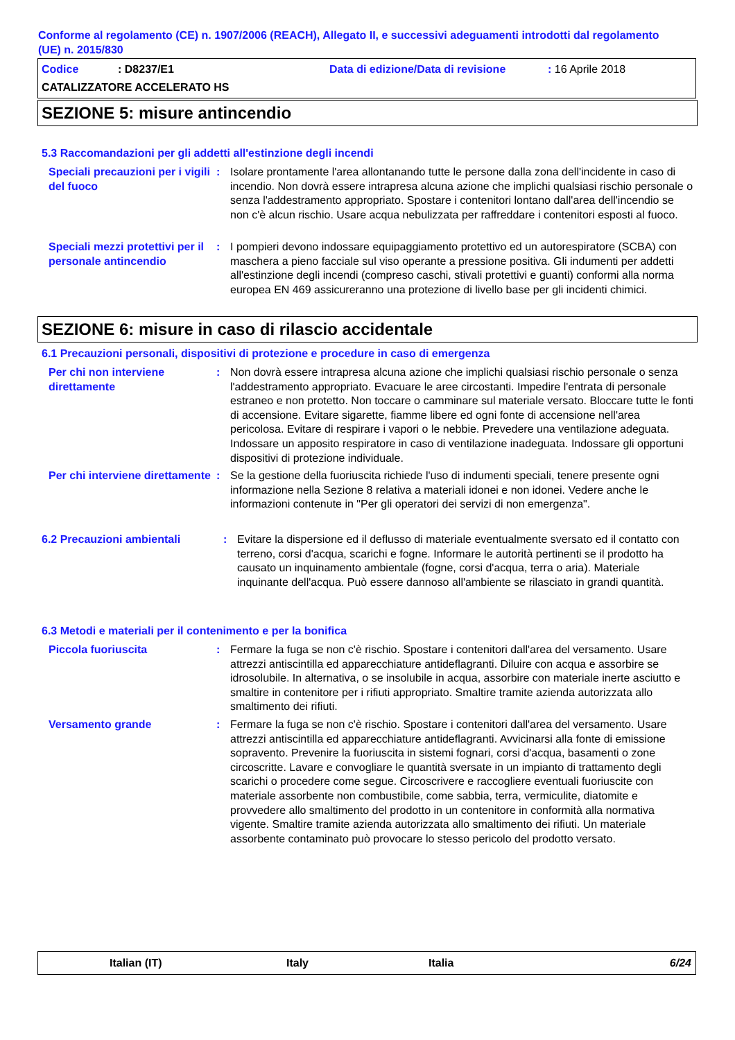Conforme al regolamento (CE) n. 1907/2006 (REACH), Allegato II, e successivi adeguamenti introdotti dal regolamento (UE) n. 2015/830
Codice: D8237/E1 Data di edizione/Data di revisione: 16 Aprile 2018
CATALIZZATORE ACCELERATO HS
SEZIONE 5: misure antincendio
5.3 Raccomandazioni per gli addetti all'estinzione degli incendi
Speciali precauzioni per i vigili del fuoco
: Isolare prontamente l'area allontanando tutte le persone dalla zona dell'incidente in caso di incendio. Non dovrà essere intrapresa alcuna azione che implichi qualsiasi rischio personale o senza l'addestramento appropriato. Spostare i contenitori lontano dall'area dell'incendio se non c'è alcun rischio. Usare acqua nebulizzata per raffreddare i contenitori esposti al fuoco.
Speciali mezzi protettivi per il personale antincendio
: I pompieri devono indossare equipaggiamento protettivo ed un autorespiratore (SCBA) con maschera a pieno facciale sul viso operante a pressione positiva. Gli indumenti per addetti all'estinzione degli incendi (compreso caschi, stivali protettivi e guanti) conformi alla norma europea EN 469 assicureranno una protezione di livello base per gli incidenti chimici.
SEZIONE 6: misure in caso di rilascio accidentale
6.1 Precauzioni personali, dispositivi di protezione e procedure in caso di emergenza
Per chi non interviene direttamente
: Non dovrà essere intrapresa alcuna azione che implichi qualsiasi rischio personale o senza l'addestramento appropriato. Evacuare le aree circostanti. Impedire l'entrata di personale estraneo e non protetto. Non toccare o camminare sul materiale versato. Bloccare tutte le fonti di accensione. Evitare sigarette, fiamme libere ed ogni fonte di accensione nell'area pericolosa. Evitare di respirare i vapori o le nebbie. Prevedere una ventilazione adeguata. Indossare un apposito respiratore in caso di ventilazione inadeguata. Indossare gli opportuni dispositivi di protezione individuale.
Per chi interviene direttamente
: Se la gestione della fuoriuscita richiede l'uso di indumenti speciali, tenere presente ogni informazione nella Sezione 8 relativa a materiali idonei e non idonei. Vedere anche le informazioni contenute in "Per gli operatori dei servizi di non emergenza".
6.2 Precauzioni ambientali : Evitare la dispersione ed il deflusso di materiale eventualmente sversato ed il contatto con terreno, corsi d'acqua, scarichi e fogne. Informare le autorità pertinenti se il prodotto ha causato un inquinamento ambientale (fogne, corsi d'acqua, terra o aria). Materiale inquinante dell'acqua. Può essere dannoso all'ambiente se rilasciato in grandi quantità.
6.3 Metodi e materiali per il contenimento e per la bonifica
Piccola fuoriuscita : Fermare la fuga se non c'è rischio. Spostare i contenitori dall'area del versamento. Usare attrezzi antiscintilla ed apparecchiature antideflagranti. Diluire con acqua e assorbire se idrosolubile. In alternativa, o se insolubile in acqua, assorbire con materiale inerte asciutto e smaltire in contenitore per i rifiuti appropriato. Smaltire tramite azienda autorizzata allo smaltimento dei rifiuti.
Versamento grande : Fermare la fuga se non c'è rischio. Spostare i contenitori dall'area del versamento. Usare attrezzi antiscintilla ed apparecchiature antideflagranti. Avvicinarsi alla fonte di emissione sopravento. Prevenire la fuoriuscita in sistemi fognari, corsi d'acqua, basamenti o zone circoscritte. Lavare e convogliare le quantità sversate in un impianto di trattamento degli scarichi o procedere come segue. Circoscrivere e raccogliere eventuali fuoriuscite con materiale assorbente non combustibile, come sabbia, terra, vermiculite, diatomite e provvedere allo smaltimento del prodotto in un contenitore in conformità alla normativa vigente. Smaltire tramite azienda autorizzata allo smaltimento dei rifiuti. Un materiale assorbente contaminato può provocare lo stesso pericolo del prodotto versato.
Italian (IT) Italy Italia 6/24